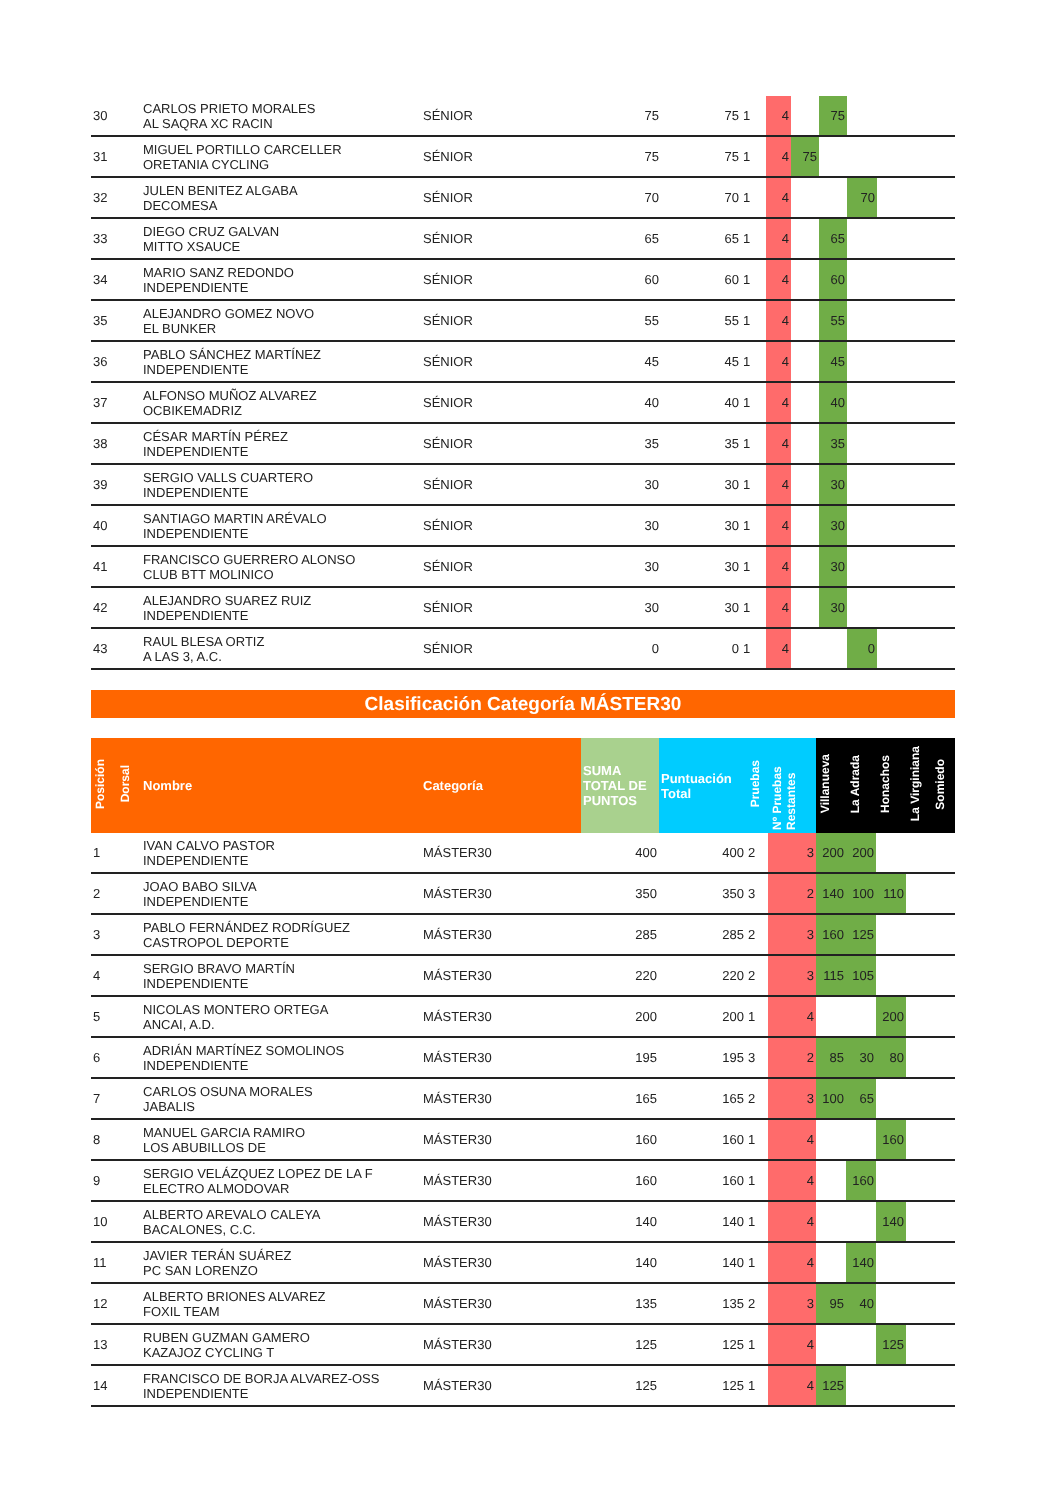| 30 | CARLOS PRIETO MORALES AL SAQRA XC RACIN | SÉNIOR | 75 | 75 | 1 | 4 | | 75 | | | |
| 31 | MIGUEL PORTILLO CARCELLER ORETANIA CYCLING | SÉNIOR | 75 | 75 | 1 | 4 | 75 | | | | |
| 32 | JULEN BENITEZ ALGABA DECOMESA | SÉNIOR | 70 | 70 | 1 | 4 | | | 70 | | |
| 33 | DIEGO CRUZ GALVAN MITTO XSAUCE | SÉNIOR | 65 | 65 | 1 | 4 | | 65 | | | |
| 34 | MARIO SANZ REDONDO INDEPENDIENTE | SÉNIOR | 60 | 60 | 1 | 4 | | 60 | | | |
| 35 | ALEJANDRO GOMEZ NOVO EL BUNKER | SÉNIOR | 55 | 55 | 1 | 4 | | 55 | | | |
| 36 | PABLO SÁNCHEZ MARTÍNEZ INDEPENDIENTE | SÉNIOR | 45 | 45 | 1 | 4 | | 45 | | | |
| 37 | ALFONSO MUÑOZ ALVAREZ OCBIKEMADRIZ | SÉNIOR | 40 | 40 | 1 | 4 | | 40 | | | |
| 38 | CÉSAR MARTÍN PÉREZ INDEPENDIENTE | SÉNIOR | 35 | 35 | 1 | 4 | | 35 | | | |
| 39 | SERGIO VALLS CUARTERO INDEPENDIENTE | SÉNIOR | 30 | 30 | 1 | 4 | | 30 | | | |
| 40 | SANTIAGO MARTIN ARÉVALO INDEPENDIENTE | SÉNIOR | 30 | 30 | 1 | 4 | | 30 | | | |
| 41 | FRANCISCO GUERRERO ALONSO CLUB BTT MOLINICO | SÉNIOR | 30 | 30 | 1 | 4 | | 30 | | | |
| 42 | ALEJANDRO SUAREZ RUIZ INDEPENDIENTE | SÉNIOR | 30 | 30 | 1 | 4 | | 30 | | | |
| 43 | RAUL BLESA ORTIZ A LAS 3, A.C. | SÉNIOR | 0 | 0 | 1 | 4 | | | 0 | | |
Clasificación Categoría MÁSTER30
| Posición | Dorsal | Nombre | Categoría | SUMA TOTAL DE PUNTOS | Puntuación Total | Pruebas | Nº Pruebas Restantes | Villanueva | La Adrada | Honachos | La Virginiana | Somiedo |
| --- | --- | --- | --- | --- | --- | --- | --- | --- | --- | --- | --- | --- |
| 1 | | IVAN CALVO PASTOR INDEPENDIENTE | MÁSTER30 | 400 | 400 | 2 | 3 | 200 | 200 | | | |
| 2 | | JOAO BABO SILVA INDEPENDIENTE | MÁSTER30 | 350 | 350 | 3 | 2 | 140 | 100 | 110 | | |
| 3 | | PABLO FERNÁNDEZ RODRÍGUEZ CASTROPOL DEPORTE | MÁSTER30 | 285 | 285 | 2 | 3 | 160 | 125 | | | |
| 4 | | SERGIO BRAVO MARTÍN INDEPENDIENTE | MÁSTER30 | 220 | 220 | 2 | 3 | 115 | 105 | | | |
| 5 | | NICOLAS MONTERO ORTEGA ANCAI, A.D. | MÁSTER30 | 200 | 200 | 1 | 4 | | | 200 | | |
| 6 | | ADRIÁN MARTÍNEZ SOMOLINOS INDEPENDIENTE | MÁSTER30 | 195 | 195 | 3 | 2 | 85 | 30 | 80 | | |
| 7 | | CARLOS OSUNA MORALES JABALIS | MÁSTER30 | 165 | 165 | 2 | 3 | 100 | 65 | | | |
| 8 | | MANUEL GARCIA RAMIRO LOS ABUBILLOS DE | MÁSTER30 | 160 | 160 | 1 | 4 | | | 160 | | |
| 9 | | SERGIO VELÁZQUEZ LOPEZ DE LA F ELECTRO ALMODOVAR | MÁSTER30 | 160 | 160 | 1 | 4 | | 160 | | | |
| 10 | | ALBERTO AREVALO CALEYA BACALONES, C.C. | MÁSTER30 | 140 | 140 | 1 | 4 | | | 140 | | |
| 11 | | JAVIER TERÁN SUÁREZ PC SAN LORENZO | MÁSTER30 | 140 | 140 | 1 | 4 | | 140 | | | |
| 12 | | ALBERTO BRIONES ALVAREZ FOXIL TEAM | MÁSTER30 | 135 | 135 | 2 | 3 | 95 | 40 | | | |
| 13 | | RUBEN GUZMAN GAMERO KAZAJOZ CYCLING T | MÁSTER30 | 125 | 125 | 1 | 4 | | | 125 | | |
| 14 | | FRANCISCO DE BORJA ALVAREZ-OSS INDEPENDIENTE | MÁSTER30 | 125 | 125 | 1 | 4 | 125 | | | | |